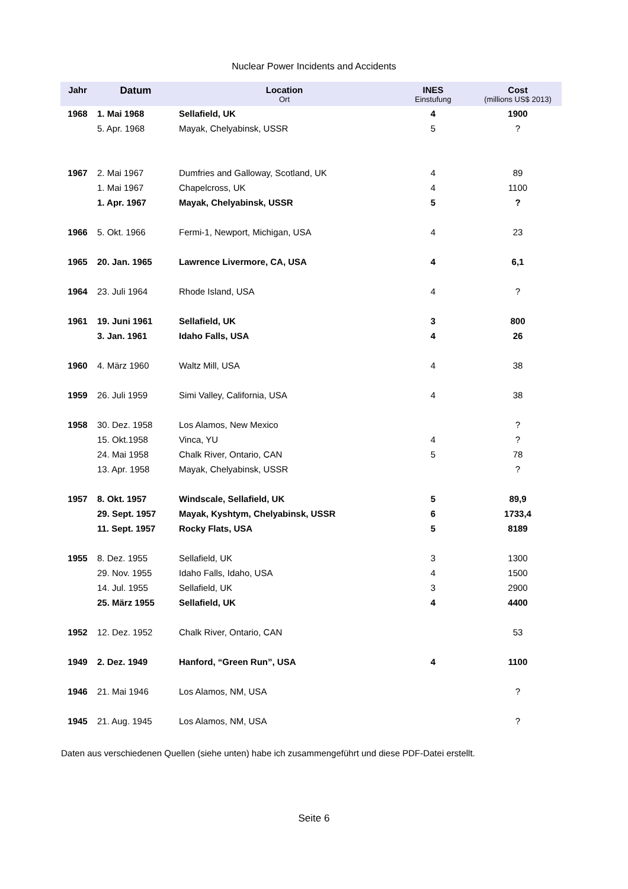Nuclear Power Incidents and Accidents
| Jahr | Datum | Location Ort | INES Einstufung | Cost (millions US$ 2013) |
| --- | --- | --- | --- | --- |
| 1968 | 1. Mai 1968 | Sellafield, UK | 4 | 1900 |
| | 5. Apr. 1968 | Mayak, Chelyabinsk, USSR | 5 | ? |
| 1967 | 2. Mai 1967 | Dumfries and Galloway, Scotland, UK | 4 | 89 |
| | 1. Mai 1967 | Chapelcross, UK | 4 | 1100 |
| | 1. Apr. 1967 | Mayak, Chelyabinsk, USSR | 5 | ? |
| 1966 | 5. Okt. 1966 | Fermi-1, Newport, Michigan, USA | 4 | 23 |
| 1965 | 20. Jan. 1965 | Lawrence Livermore, CA, USA | 4 | 6,1 |
| 1964 | 23. Juli 1964 | Rhode Island, USA | 4 | ? |
| 1961 | 19. Juni 1961 | Sellafield, UK | 3 | 800 |
| | 3. Jan. 1961 | Idaho Falls, USA | 4 | 26 |
| 1960 | 4. März 1960 | Waltz Mill, USA | 4 | 38 |
| 1959 | 26. Juli 1959 | Simi Valley, California, USA | 4 | 38 |
| 1958 | 30. Dez. 1958 | Los Alamos, New Mexico | | ? |
| | 15. Okt.1958 | Vinca, YU | 4 | ? |
| | 24. Mai 1958 | Chalk River, Ontario, CAN | 5 | 78 |
| | 13. Apr. 1958 | Mayak, Chelyabinsk, USSR | | ? |
| 1957 | 8. Okt. 1957 | Windscale, Sellafield, UK | 5 | 89,9 |
| | 29. Sept. 1957 | Mayak, Kyshtym, Chelyabinsk, USSR | 6 | 1733,4 |
| | 11. Sept. 1957 | Rocky Flats, USA | 5 | 8189 |
| 1955 | 8. Dez. 1955 | Sellafield, UK | 3 | 1300 |
| | 29. Nov. 1955 | Idaho Falls, Idaho, USA | 4 | 1500 |
| | 14. Jul. 1955 | Sellafield, UK | 3 | 2900 |
| | 25. März 1955 | Sellafield, UK | 4 | 4400 |
| 1952 | 12. Dez. 1952 | Chalk River, Ontario, CAN | | 53 |
| 1949 | 2. Dez. 1949 | Hanford, “Green Run”, USA | 4 | 1100 |
| 1946 | 21. Mai 1946 | Los Alamos, NM, USA | | ? |
| 1945 | 21. Aug. 1945 | Los Alamos, NM, USA | | ? |
Daten aus verschiedenen Quellen (siehe unten) habe ich zusammengeführt und diese PDF-Datei erstellt.
Seite 6